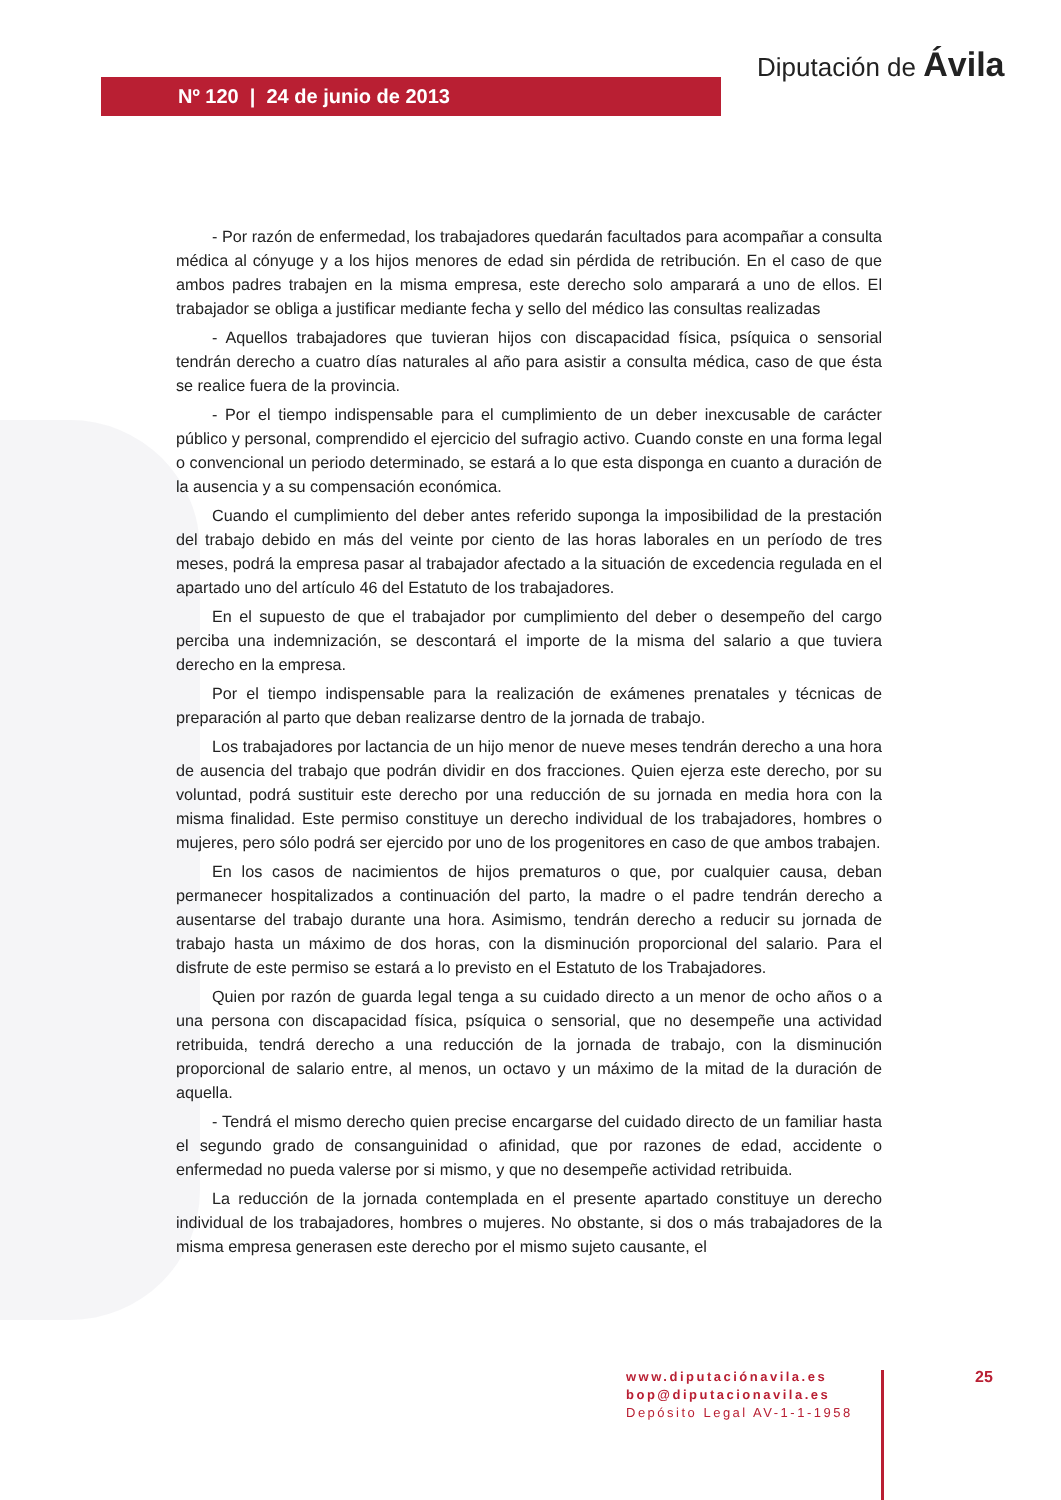Nº 120 | 24 de junio de 2013
Diputación de Ávila
- Por razón de enfermedad, los trabajadores quedarán facultados para acompañar a consulta médica al cónyuge y a los hijos menores de edad sin pérdida de retribución. En el caso de que ambos padres trabajen en la misma empresa, este derecho solo amparará a uno de ellos. El trabajador se obliga a justificar mediante fecha y sello del médico las consultas realizadas
- Aquellos trabajadores que tuvieran hijos con discapacidad física, psíquica o sensorial tendrán derecho a cuatro días naturales al año para asistir a consulta médica, caso de que ésta se realice fuera de la provincia.
- Por el tiempo indispensable para el cumplimiento de un deber inexcusable de carácter público y personal, comprendido el ejercicio del sufragio activo. Cuando conste en una forma legal o convencional un periodo determinado, se estará a lo que esta disponga en cuanto a duración de la ausencia y a su compensación económica.
Cuando el cumplimiento del deber antes referido suponga la imposibilidad de la prestación del trabajo debido en más del veinte por ciento de las horas laborales en un período de tres meses, podrá la empresa pasar al trabajador afectado a la situación de excedencia regulada en el apartado uno del artículo 46 del Estatuto de los trabajadores.
En el supuesto de que el trabajador por cumplimiento del deber o desempeño del cargo perciba una indemnización, se descontará el importe de la misma del salario a que tuviera derecho en la empresa.
Por el tiempo indispensable para la realización de exámenes prenatales y técnicas de preparación al parto que deban realizarse dentro de la jornada de trabajo.
Los trabajadores por lactancia de un hijo menor de nueve meses tendrán derecho a una hora de ausencia del trabajo que podrán dividir en dos fracciones. Quien ejerza este derecho, por su voluntad, podrá sustituir este derecho por una reducción de su jornada en media hora con la misma finalidad. Este permiso constituye un derecho individual de los trabajadores, hombres o mujeres, pero sólo podrá ser ejercido por uno de los progenitores en caso de que ambos trabajen.
En los casos de nacimientos de hijos prematuros o que, por cualquier causa, deban permanecer hospitalizados a continuación del parto, la madre o el padre tendrán derecho a ausentarse del trabajo durante una hora. Asimismo, tendrán derecho a reducir su jornada de trabajo hasta un máximo de dos horas, con la disminución proporcional del salario. Para el disfrute de este permiso se estará a lo previsto en el Estatuto de los Trabajadores.
Quien por razón de guarda legal tenga a su cuidado directo a un menor de ocho años o a una persona con discapacidad física, psíquica o sensorial, que no desempeñe una actividad retribuida, tendrá derecho a una reducción de la jornada de trabajo, con la disminución proporcional de salario entre, al menos, un octavo y un máximo de la mitad de la duración de aquella.
- Tendrá el mismo derecho quien precise encargarse del cuidado directo de un familiar hasta el segundo grado de consanguinidad o afinidad, que por razones de edad, accidente o enfermedad no pueda valerse por si mismo, y que no desempeñe actividad retribuida.
La reducción de la jornada contemplada en el presente apartado constituye un derecho individual de los trabajadores, hombres o mujeres. No obstante, si dos o más trabajadores de la misma empresa generasen este derecho por el mismo sujeto causante, el
www.diputaciónavila.es
bop@diputacionavila.es
Depósito Legal AV-1-1-1958
25